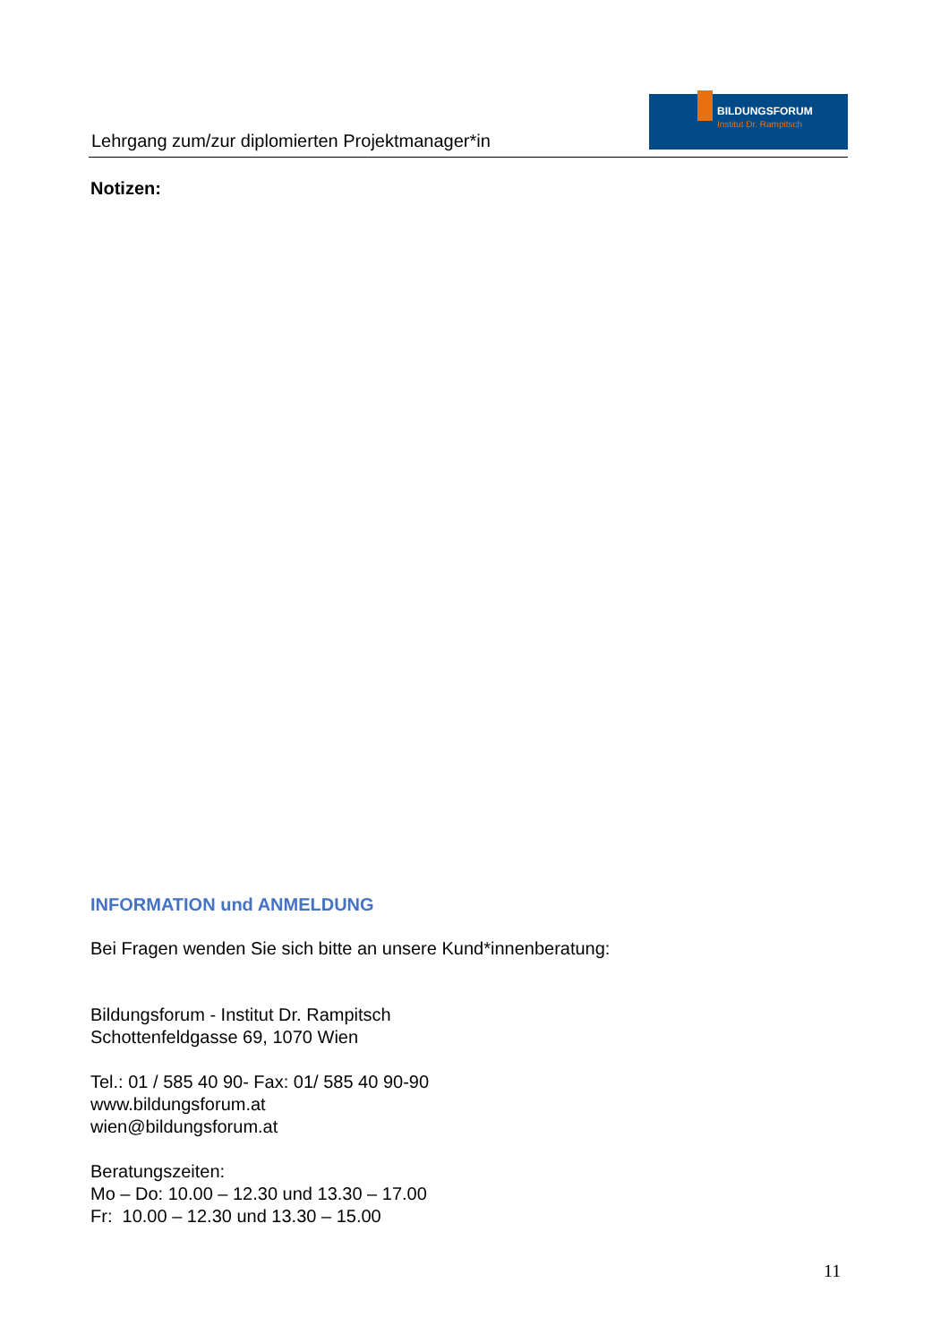Lehrgang zum/zur diplomierten Projektmanager*in
BILDUNGSFORUM
Institut Dr. Rampitsch
Notizen:
INFORMATION und ANMELDUNG
Bei Fragen wenden Sie sich bitte an unsere Kund*innenberatung:
Bildungsforum - Institut Dr. Rampitsch
Schottenfeldgasse 69, 1070 Wien
Tel.: 01 / 585 40 90- Fax: 01/ 585 40 90-90
www.bildungsforum.at
wien@bildungsforum.at
Beratungszeiten:
Mo – Do: 10.00 – 12.30 und 13.30 – 17.00
Fr: 10.00 – 12.30 und 13.30 – 15.00
11